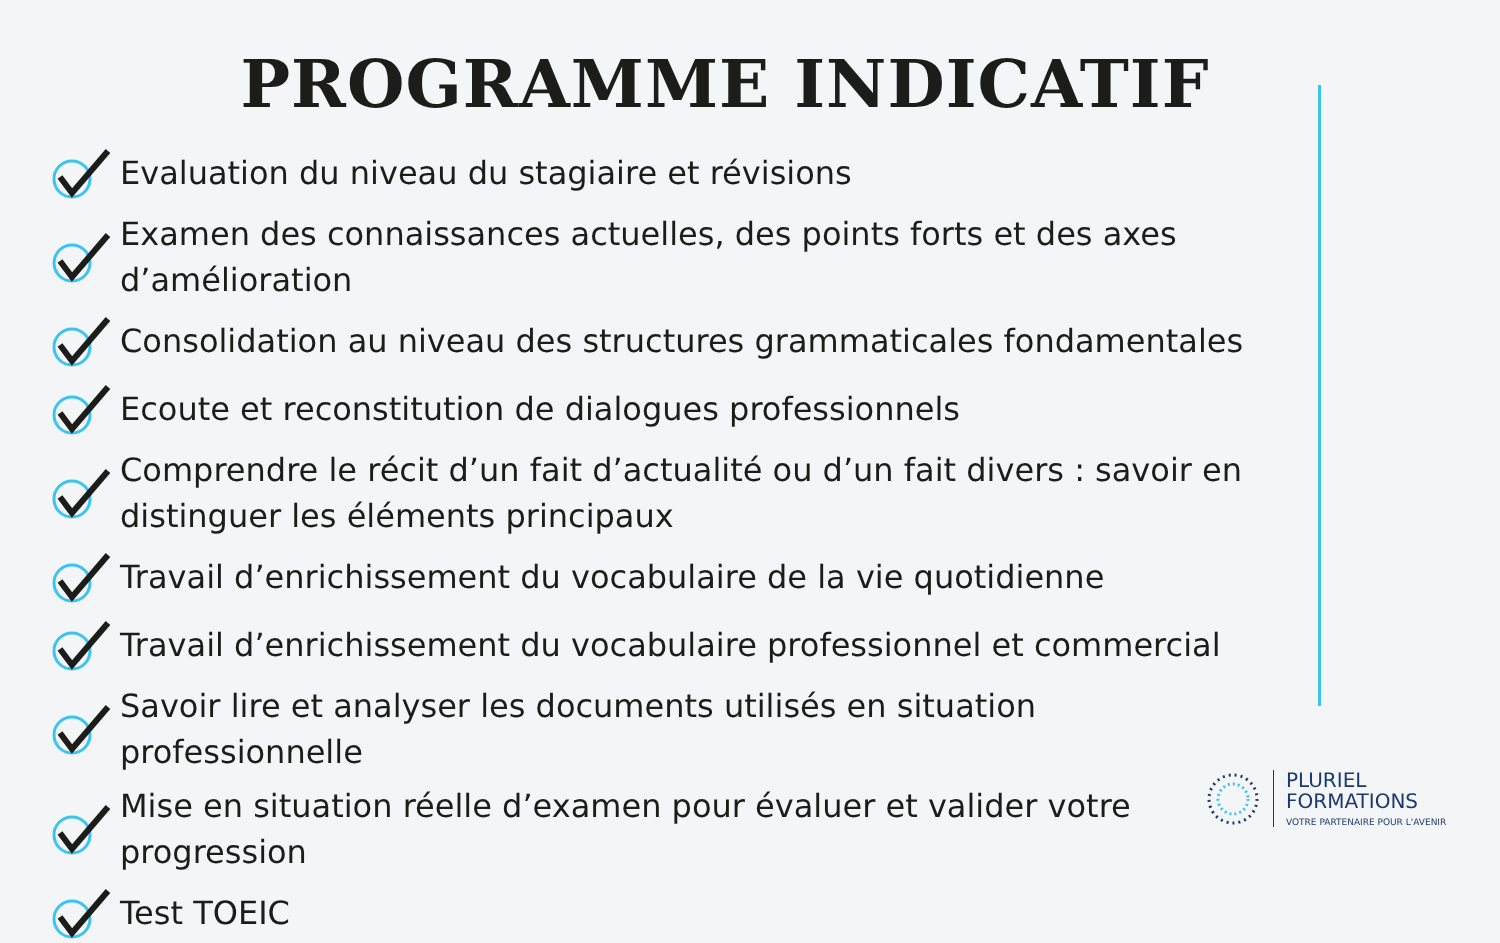PROGRAMME INDICATIF
Evaluation du niveau du stagiaire et révisions
Examen des connaissances actuelles, des points forts et des axes d’amélioration
Consolidation au niveau des structures grammaticales fondamentales
Ecoute et reconstitution de dialogues professionnels
Comprendre le récit d’un fait d’actualité ou d’un fait divers : savoir en distinguer les éléments principaux
Travail d’enrichissement du vocabulaire de la vie quotidienne
Travail d’enrichissement du vocabulaire professionnel et commercial
Savoir lire et analyser les documents utilisés en situation professionnelle
Mise en situation réelle d’examen pour évaluer et valider votre progression
Test TOEIC
PLURIEL
FORMATIONS
VOTRE PARTENAIRE POUR L'AVENIR